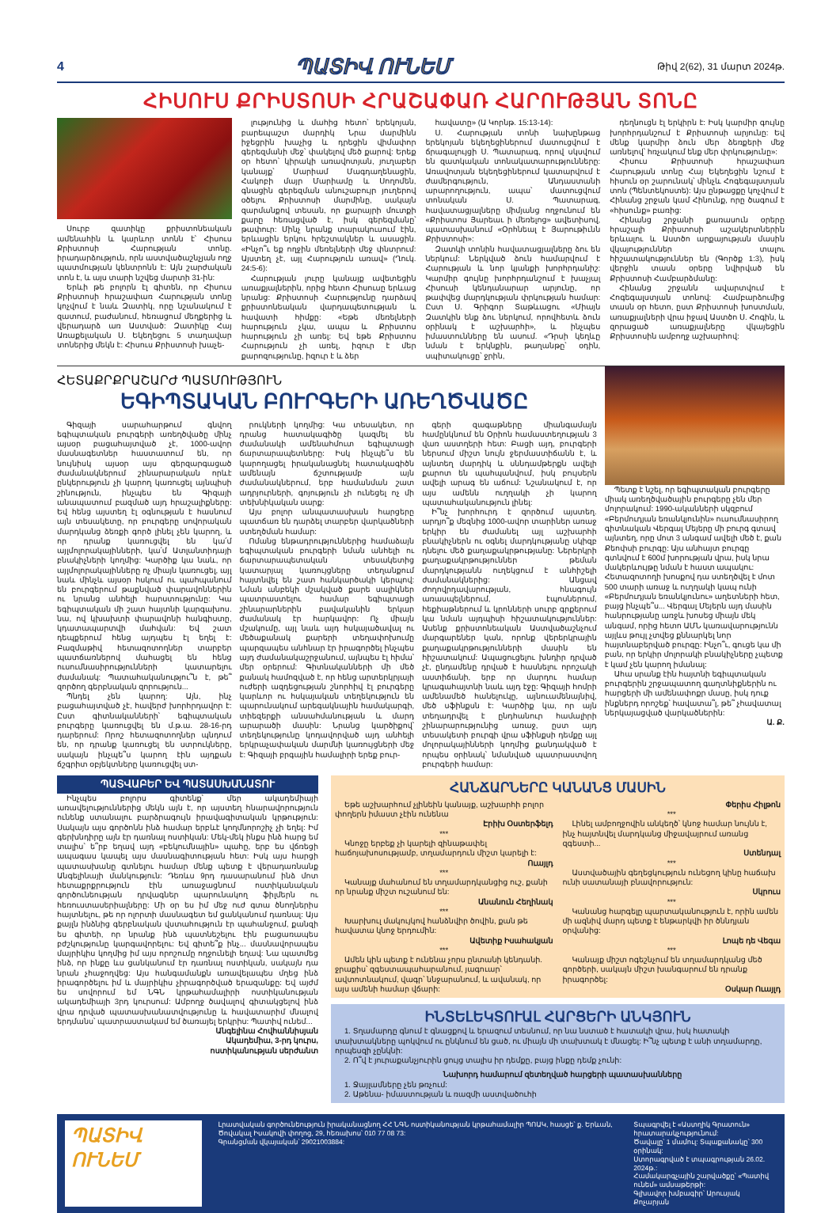4 ՊԱՏԻՎ ՈՒՆԵՄ Թիվ 2(62), 31 մարտ 2024թ.
ՀԻՍՈՒՍ ՔՐԻՍՏՈՍԻ ՀՐԱՇԱՓԱՌ ՀԱՐՈՒԹՅԱՆ ՏՈՆԸ
Սուրբ զատիկը քրիստոնեական ամենահին և կարևոր տոնն է՝ Հիսուս Քրիստոսի Հարության տոնը. իրադարձություն, որն աստվածաշնչյան ողջ պատմության կենտրոնն է: Այն շարժական տոն է, և այս տարի նշվեց մարտի 31-ին:
Երևի թե բոլորն էլ գիտեն, որ Հիսուս Քրիստոսի հրաշափառ Հարության տոնը կոչվում է նաև Զատիկ, որը նշանակում է զատում, բաժանում, հեռացում մեղքերից և վերադարձ առ Աստված: Զատիկը Հայ Առաքելական Ս. Եկեղեցու 5 տաղավար տոներից մեկն է: Հիսուս Քրիստոսի խաչե-
լությունից և մահից հետո՝ երեկոյան, բարեպաշտ մարդիկ Նրա մարմինն իջեցրին խաչից և դրեցին վիմափոր գերեզմանի մեջ՝ փակելով մեծ քարով: Երեք օր հետո՝ կիրակի առավոտյան, յուղաբեր կանայք՝ Մարիամ Մագդաղենացին, Հակոբի մայր Մարիամը և Սողոմեն, գնացին գերեզման անուշաբույր յուղերով օծելու Քրիստոսի մարմինը, սակայն զարմանքով տեսան, որ քարայրի մուտքի քարը հեռացված է, իսկ գերեզմանը՝ թափուր: Մինչ նրանք տարակուսում էին, երևացին երկու հրեշտակներ և ասացին. «Ինչո՞ւ եք ողջին մեռելների մեջ փնտրում: Այստեղ չէ, այլ Հարություն առավ» (Ղուկ. 24:5-6):
Հարության լուրը կանայք ավետեցին առաքյալներին, որից հետո Հիսուսը երևաց նրանց: Քրիստոսի Հարությունը դարձավ քրիստոնեական վարդապետության և հավատի հիմքը: «Եթե մեռելների հարություն չկա, ապա և Քրիստոս հարություն չի առել: Եվ եթե Քրիստոս Հարություն չի առել, իզուր է մեր քարոզությունը, իզուր է և ձեր
հավատը» (Ա Կորնթ. 15:13-14):
Ս. Հարության տոնի նախընթաց երեկոյան եկեղեցիներում մատուցվում է ճրագալույցի Ս. Պատարագ, որով սկսվում են զատկական տոնակատարությունները: Առավոտյան եկեղեցիներում կատարվում է ժամերգություն, Անդաստանի արարողություն, ապա՝ մատուցվում տոնական Ս. Պատարագ, հավատացյալները միմյանց ողջունում են «Քրիստոս Յարեաւ ի մեռելոց» ավետիսով, պատասխանում «Օրհնեալ է Յարութիւնն Քրիստոսի»:
Զատկի տոնին հավատացյալները ձու են ներկում: Ներկված ձուն համարվում է Հարության և նոր կյանքի խորհրդանիշ: Կարմիր գույնը խորհրդանշում է խաչյալ Հիսուսի կենդանարար արյունը, որ թափվեց մարդկության փրկության համար: Ըստ Ս. Գրիգոր Տաթևացու «Միայն Զատկին ենք ձու ներկում, որովհետև ձուն օրինակ է աշխարհի», և ինչպես իմաստունները են ասում. «Դրսի կեղևը նման է երկնքին, թաղանթը՝ օդին, սպիտակուցը՝ ջրին,
դեղնուցն էլ երկիրն է: Իսկ կարմիր գույնը խորհրդանշում է Քրիստոսի արյունը: Եվ մենք կարմիր ձուն մեր ձեռքերի մեջ առնելով՝ հռչակում ենք մեր փրկությունը»:
Հիսուս Քրիստոսի հրաշափառ Հարության տոնը Հայ Եկեղեցին նշում է հիսուն օր շարունակ՝ մինչև Հոգեգալստյան տոն (Պենտեկոստե): Այս ընթացքը կոչվում է Հինանց շրջան կամ Հինունք, որը ծագում է «հիսունք» բառից:
Հինանց շրջանի քառասուն օրերը հրաշալի Քրիստոսի աշակերտներին երևալու և Աստծո արքայության մասին վկայություններ տալու հիշատակություններ են (Գործք 1:3), իսկ վերջին տասն օրերը նվիրված են Քրիստոսի Համբարձմանը:
Հինանց շրջանն ավարտվում է Հոգեգալստյան տոնով: Համբարձումից տասն օր հետո, ըստ Քրիստոսի խոստման, առաքյալների վրա իջավ Աստծո Ս. Հոգին, և զորացած առաքյալները վկայեցին Քրիստոսին ամբողջ աշխարհով:
ՀԵՏԱՔՐՔՐԱՇԱՐԺ ՊԱՏՄՈՒԹՅՈՒՆ
ԵԳԻՊՏԱԿԱՆ ԲՈՒՐԳԵՐԻ ԱՌԵՂԾՎԱԾԸ
Գիզայի սարահարթում գնվող եգիպտական բուրգերի առեղծվածը մինչ այսօր բացահայտված չէ, 1000-ավոր մասնագետներ հաստատում են, որ նույնիսկ այսօր այս գերզարգացած ժամանակներում շինարարական որևէ ընկերություն չի կարող կառուցել այնպիսի շինություն, ինչպես են Գիզայի անապատում բազմած այդ հրաշալիքները: Եվ հենց այստեղ էլ օգնության է հասնում այն տեսակետը, որ բուրգերը սովորական մարդկանց ձեռքի գործ լինել չեն կարող, և որ դրանք կառուցվել են կա՛մ այլմոլորակայինների, կա՛մ Ատլանտիդայի բնակիչների կողմից: Կարծիք կա նաև, որ այլմոլորակայինները ոչ միայն կառուցել, այլ նաև մինչև այսօր հսկում ու պահպանում են բուրգերում թաքնված փարավոններին ու նրանց անհելի հարստությունը: Կա եգիպտական մի շատ հայտնի կարգախոս. նա, ով կխախտի փարավոնի հանգիստը, կդատապարտվի մահվան: Եվ շատ դեպքերում հենց այդպես էլ եղել է: Բազմաթիվ հետազոտողներ տարբեր պատճառներով մահացել են հենց ուսումնասիրությունների կատարելու ժամանակ: Պատահականությու՞ն է, թե՞ զործող գերբնական զորություն...
Պնդել չեն կարող: Այն, ինչ բացահայտված չէ, հավերժ խորհրդավոր է: Ըստ գիտնականների՝ եգիպտական բուրգերը կառուցվել են մ.թ.ա. 28-16-րդ դարերում: Որոշ հետազոտողներ պնդում են, որ դրանք կառուցել են ստրուկները, սակայն ինչպե՞ս կարող էին այդքան ճշգրիտ օբյեկտները կառուցվել ստ-
րուկների կողմից: Կա տեսակետ, որ դրանց հատակագիծը կազմել են ժամանակի ամենահմուտ եգիպտացի ճարտարապետները: Իսկ ինչպե՞ս են կարողացել իրականացնել հատակագիծն ամենայն ճշտությամբ այն ժամանակներում, երբ համանման շատ ադրյուրների, գոյություն չի ունեցել ոչ մի տեխնիկական սարք:
Այս բոլոր անպատասխան հարցերը պատճառ են դարձել տարբեր վարկածների ստեղծման համար:
Ոմանց ենթադրություններից համաձայն եգիպտական բուրգերի նման անհելի ու ճարտարապետական տեսակետից կատարյալ կառույցները տեղանքում հայտնվել են շատ հանկարծակի կերպով: Նման անբեկի մշակված քարե սալիկներ պատրաստելու համար եգիպտացի շինարարներին բավականին երկար ժամանակ էր հարկավոր: Ոչ միայն մշակումը, այլ նաև այդ հսկայածավալ ու մեծաքանակ քարերի տեղափոխումը պարզապես անհնար էր իրագործել ինչպես այդ ժամանակաշրջանում, այնպես էլ հիմա՝ մեր օրերում: Գիտնականների մի մեծ քանակ համոզված է, որ հենց արտերկրյայի ուժերի ազդեցության շնորհիվ էլ բուրգերը կարևոր ու հսկայական տեղեկություն են պարունակում արեգակնային համակարգի, տիեզերքի անսահմանության և մարդ արարածի մասին: Նրանց կարծիքով՝ տեղեկությունը կոդավորված այդ անհելի երկրաչափական մարմնի կառույցների մեջ է: Գիզայի բրգային համալիրի երեք բուր-
գերի զագաթները միանգամայն համընկնում են Օրիոն համաստեղության 3 վառ աստղերի հետ: Բացի այդ, բուրգերի ներսում միշտ նույն ջերմաստիճանն է, և այնտեղ մարդիկ և սննդամթերքն ավելի քարոտ են պահպանվում, իսկ բույսերն ավելի արագ են աճում: Նշանակում է, որ այս ամենն ուղղակի չի կարող պատահականություն լինել:
Ի՞նչ խորհուրդ է զործում այստեղ. արդյո՞ք մեզնից 1000-ավոր տարիներ առաջ երկիր են ժամանել այլ աշխարհի բնակիչներն ու օգնել մարդկությանը սկիզբ դնելու մեծ քաղաքակրթությանը: Ներերկրի քաղաքակրթություններ թեման մարդկությանն ուղեկցում է անհիշելի ժամանակներից: Անցավ ժողովրդավարության, հնագույն առասպելներում, էպոսներում, հեքիաթներում և կրոնների սուրբ գրքերում կա նման այդպիսի հիշատակություններ: Ասենք քրիստոնեական Աստվածաշնչում մարգարեներ կան, որոնք վերերկրային քաղաքակրթությունների մասին են հիշատակում: Ապացուցելու խնդիր դրված չէ, ընդամենը դրված է հասնելու որոշակի աստիճանի, երբ որ մարդու համար կրագահայտնի նաև այդ էջը: Գիզայի հոմրի ամենամեծ հանելուկը, այնուամենայնիվ, մեծ սֆինքսն է: Կարծիք կա, որ այն տեղադրվել է ընդհանուր համալիրի շինարարությունից առաջ, ըստ այդ տեսակետի բուրգի վրա սֆինքսի դեմքը այլ մոլորակայինների կողմից քանդակված է որպես օրինակ՝ նմանված պատրաստվող բուրգերի համար:
Պետք է նշել, որ եգիպտական բուրգերը միակ առեղծվածային բուրգերը չեն մեր մոլորակում: 1990-ականների սկզբում «Բերմուդյան եռանկյունին» ուսումնասիրող գիտնական Վերգալ Մեյերը մի բուրգ գտավ այնտեղ, որը մոտ 3 անգամ ավելի մեծ է, քան Քեոփսի բուրգը: Այս անհայտ բուրգը գտնվում է 600մ խորության վրա, իսկ նրա մակերևույթը նման է հաստ ապակու: Հետազոտողի խոսքով դա ստեղծվել է մոտ 500 տարի առաջ և ուղղակի կապ ունի «Բերմուդյան եռանկյունու» աղետների հետ, բայց ինչպե՞ս... Վերգալ Մեյերն այդ մասին հանրությանը առջև խոսեց միայն մեկ անգամ, որից հետո ԱՄՆ կառավարությունն այլևս թույլ չտվեց քննարկել նոր հայտնաբերված բուրգը: Ինչո՞ւ, գուցե կա մի բան, որ երկիր մոլորակի բնակիչները չպետք է կամ չեն կարող իմանալ:
Ահա սրանք էին հայտնի եգիպտական բուրգերին շրջապատող գաղտնիքներին ու հարցերի մի ամենափոքր մասը, իսկ դուք ինքներդ որոշեք՝ հավատա՞լ, թե՞ չհավատալ ներկայացված վարկածներին:
Ա. Ք.
ՊԱՏՎԱԲԵՐ ԵՎ ՊԱՏԱՍԽԱՆԱՏՈՒ
Ինչպես բոլորս գիտենք՝ մեր ակադեմիայի առավելություններից մեկն այն է, որ այստեղ հնարավորություն ունենք ստանալու բարձրագույն իրավագիտական կրթություն: Սակայն այս գործոնն ինձ համար երբևէ կողմնորոշիչ չի եղել: Իմ գերխնդիրը այն էր դառնալ ոստիկան: Մեկ-մեկ ինքս ինձ հարց եմ տալիս՝ ե՞րբ եղավ այդ «բեկումնային» պահը, երբ ես վճռեցի ապագաս կապել այս մասնագիտության հետ: Իսկ այս հարցի պատասխանը գտնելու համար մենք պետք է վերադառնանք Անգելինայի մանկություն: Դեռևս 9րդ դասարանում ինձ մոտ հետաքրքրություն էին առաջացնում ոստիկանական գործունեության դրվագներ պարունակող ֆիլմերն ու հեռուստասերիալները: Մի օր ես իմ մեջ ուժ գտա ծնողներիս հայտնելու, թե որ ոլորտի մասնագետ եմ ցանկանում դառնալ: Այս քայլն ինձնից գերբնական վստահություն էր պահանջում, քանզի ես գիտեի, որ նրանք ինձ պատնեշելու էին բացառապես բժշկությունը կարգավորելու: Եվ գիտե՞ք ինչ... մասնավորապես մայրիկիս կողմից իմ այս որոշումը ողջունելի եղավ: Նա պատմեց ինձ, որ ինքը ևս ցանկանում էր դառնալ ոստիկան, սակայն դա նրան չհաջողվեց: Այս հանգամանքն առավելապես մղեց ինձ իրագործելու իմ և մայրիկիս չիրագործված երազանքը: Եվ այժմ ես սովորում եմ ՆԳՆ կրթահամալիրի ոստիկանության ակադեմիայի 3րդ կուրսում: Ամբողջ ծավալով գիտակցելով ինձ վրա դրված պատասխանատվությունը և հավատարիմ մնալով երդմանս՝ պատրաստակամ եմ ծառայել երկրիս: Պատիվ ունեմ...
Անգելինա Հովհաննիսյան
Ակադեմիա, 3-րդ կուրս,
ոստիկանության սերժանտ
ՀԱՆՃԱՐՆԵՐԸ ԿԱՆԱՆՑ ՄԱՍԻՆ
Եթե աշխարհում չլինեին կանայք, աշխարհի բոլոր փողերն իմաստ չէին ունենա
Էրիխ Օստերֆելդ
***
Կնոջը երբեք չի կարելի զինաթափել հաճոյախոսությամբ, տղամարդուն միշտ կարելի է:
Ուայլդ
***
Կանայք մահանում են տղամարդկանցից ուշ, քանի որ նրանք միշտ ուշանում են:
Անանուն Հեղինակ
***
Խարխուլ մակույկով հանձնվիր ծովին, քան թե հավատա կնոջ երդումին:
Ավետիք Իսահակյան
***
Ամեն կին պետք է ունենա չորս ընտանի կենդանի. ջրաքիս՝ զգեստապահարանում, յագուար՝ ավտոտնակում, վագր՝ ննջարանում, և ավանակ, որ այս ամենի համար վճարի:
Փերիս Հիլթոն
***
Լինել ամբողջովին անկեղծ՝ կնոջ համար նույնն է, ինչ հայտնվել մարդկանց միջավայրում առանց զգեստի...
Ստենդալ
***
Աստվածային գեղեցկություն ունեցող կինը հաճախ ունի սատանայի բնավորություն:
Սկրուս
***
Կանանց հարգելը պարտականություն է, որին ամեն մի ազնիվ մարդ պետք է ենթարկվի իր ծննդյան օրվանից:
Լոպե դե Վեգա
***
Կանայք միշտ ոգեշնչում են տղամարդկանց մեծ գործերի, սակայն միշտ խանգարում են դրանք իրագործել:
Օսկար Ուայլդ
ԻՆՏԵԼԵԿՏՈՒԱԼ ՀԱՐՑԵՐԻ ԱՆԿՅՈՒՆ
1. Տղամարդը գնում է գնացքով և երազում տեսնում, որ նա նստած է հատակի վրա, իսկ հատակի տախտակները պոկվում ու ընկնում են ցած, ու միայն մի տախտակ է մնացել: Ի՞նչ պետք է անի տղամարդը, որպեսզի չընկնի:
2. Ո՞վ է յուրաքանչյուրին ցույց տալիս իր դեմքը, բայց ինքը դեմք չունի:
Նախորդ համարում զետեղված հարցերի պատասխանները
1. Ջայլամները չեն թռչում:
2. Աթենա- իմաստության և ռազմի աստվածուհի
ՊԱՏԻՎ ՈՒՆԵՄ
Լրատվական գործունեություն իրականացնող ՀՀ ՆԳՆ ոստիկանության կրթահամալիր ՊՈԱԿ, հասցե՝ ք. Երևան, Ծովակալ Իսակովի փողոց, 29, հեռախոս՝ 010 77 08 73:
Գրանցման վկայական՝ 29021003884:
Տպագրվել է «Աստղիկ Գրատուն» հրատարակչությունում:
Ծավալը՝ 1 մամուլ: Տպաքանակը՝ 300 օրինակ:
Ստորագրված է տպագրության 26.02. 2024թ.:
Համակարգչային շարվածքը՝ «Պատիվ ունեմ» ամսաթերթի:
Գլխավոր խմբագիր՝ Արուսյակ Քոչարյան